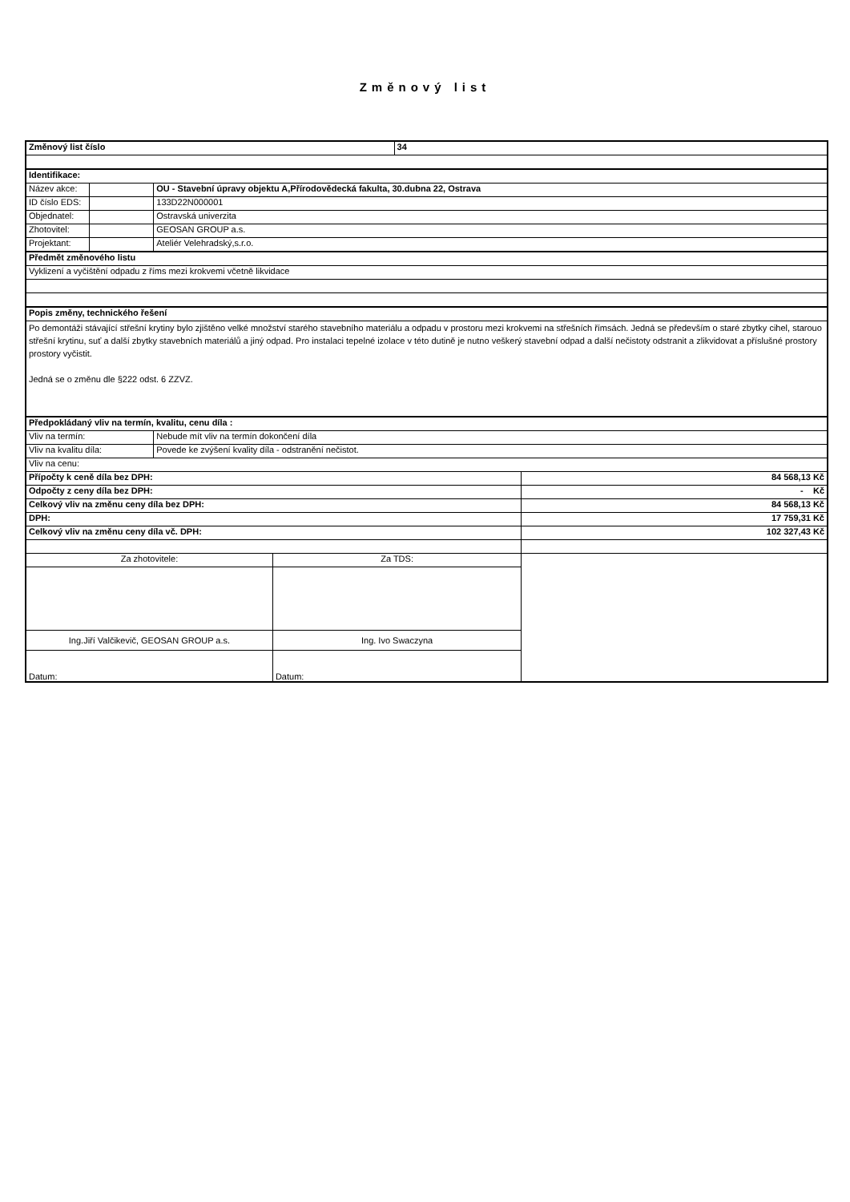Změnový list
| Změnový list číslo | | | | 34 | |
| Identifikace: | | | | | |
| Název akce: | | OU - Stavební úpravy objektu A,Přírodovědecká fakulta, 30.dubna 22, Ostrava | | | |
| ID číslo EDS: | | 133D22N000001 | | | |
| Objednatel: | | Ostravská univerzita | | | |
| Zhotovitel: | | GEOSAN GROUP a.s. | | | |
| Projektant: | | Ateliér Velehradský,s.r.o. | | | |
| Předmět změnového listu | | | | | |
| Vyklizení a vyčištění odpadu z říms mezi krokvemi včetně likvidace | | | | | |
| Popis změny, technického řešení | | | | | |
| Po demontáži stávající střešní krytiny bylo zjištěno velké množství starého stavebního materiálu a odpadu v prostoru mezi krokvemi na střešních římsách. Jedná se především o staré zbytky cihel, starouo střešní krytinu, suť a další zbytky stavebních materiálů a jiný odpad. Pro instalaci tepelné izolace v této dutině je nutno veškerý stavební odpad a další nečistoty odstranit a zlikvidovat a příslušné prostory prostory vyčistit. Jedná se o změnu dle §222 odst. 6 ZZVZ. | | | | | |
| Předpokládaný vliv na termín, kvalitu, cenu díla : | | | | | |
| Vliv na termín: | | Nebude mít vliv na termín dokončení díla | | | |
| Vliv na kvalitu díla: | | Povede ke zvýšení kvality díla - odstranění nečistot. | | | |
| Vliv na cenu: | | | | | |
| Přípočty k ceně díla bez DPH: | | | | | 84 568,13 Kč |
| Odpočty z ceny díla bez DPH: | | | | | - Kč |
| Celkový vliv na změnu ceny díla bez DPH: | | | | | 84 568,13 Kč |
| DPH: | | | | | 17 759,31 Kč |
| Celkový vliv na změnu ceny díla vč. DPH: | | | | | 102 327,43 Kč |
| Za zhotovitele: | | | Za TDS: | | |
| Ing.Jiří Valčikevič, GEOSAN GROUP a.s. | | | Ing. Ivo Swaczyna | | |
| Datum: | | | Datum: | | |